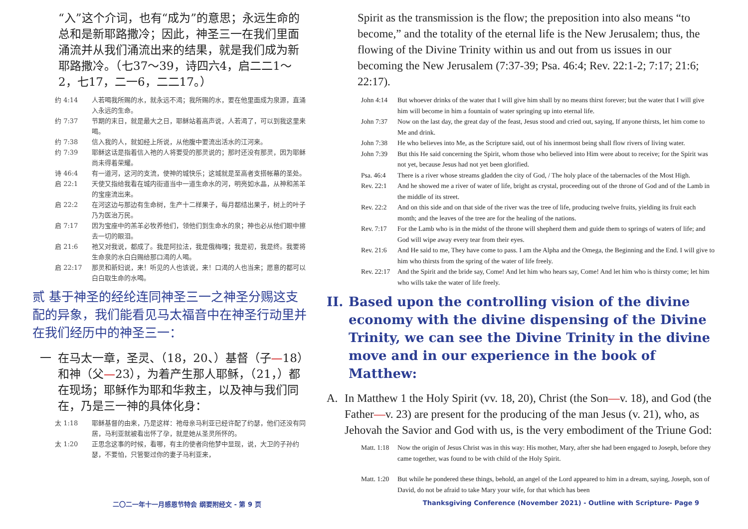“入”这个介词，也有“成为”的意思；永远生命的总和是新耶路撒冷；因此，神圣三一在我们里面涌流并从我们涌流出来的结果，就是我们成为新耶路撒冷。（七37～39，诗四六4，启二二1～2，七17，二一6，二二17。）
约 4:14 人若喝我所赐的水，就永远不渴；我所赐的水，要在他里面成为泉源，直涌入永远的生命。
约 7:37 节期的末日，就是最大之日，耶稣站着高声说，人若渴了，可以到我这里来喝。
约 7:38 信入我的人，就如经上所说，从他腹中要流出活水的江河来。
约 7:39 耶稣这话是指着信入祂的人将要受的那灵说的；那时还没有那灵，因为耶稣尚未得着荣耀。
诗 46:4 有一道河，这河的支流，使神的城快乐；这城就是至高者支搭帐幕的圣处。
启 22:1 天使又指给我看在城内街道当中一道生命水的河，明亮如水晶，从神和羔羊的宝座流出来。
启 22:2 在河这边与那边有生命树，生产十二样果子，每月都结出果子，树上的叶子乃为医治万民。
启 7:17 因为宝座中的羔羊必牧养他们，领他们到生命水的泉；神也必从他们眼中擦去一切的眼泪。
启 21:6 祂又对我说，都成了。我是阿拉法，我是俄梅嘎；我是初，我是终。我要将生命泉的水白白赐给那口渴的人喝。
启 22:17 那灵和新妇说，来！听见的人也该说，来！口渴的人也当来；愿意的都可以白白取生命的水喝。
贰 基于神圣的经纶连同神圣三一之神圣分赐这支配的异象，我们能看见马太福音中在神圣行动里并在我们经历中的神圣三一：
一 在马太一章，圣灵、（18，20、）基督（子—18）和神（父—23），为着产生那人耶稣，（21，）都在现场；耶稣作为耶和华救主，以及神与我们同在，乃是三一神的具体化身：
太 1:18 耶稣基督的由来，乃是这样：祂母亲马利亚已经许配了约瑟，他们还没有同居，马利亚就被看出怀了孕，就是她从圣灵所怀的。
太 1:20 正思念这事的时候，看哪，有主的使者向他梦中显现，说，大卫的子孙约瑟，不要怕，只管娶过你的妻子马利亚来，
Spirit as the transmission is the flow; the preposition into also means “to become,” and the totality of the eternal life is the New Jerusalem; thus, the flowing of the Divine Trinity within us and out from us issues in our becoming the New Jerusalem (7:37-39; Psa. 46:4; Rev. 22:1-2; 7:17; 21:6; 22:17).
John 4:14 But whoever drinks of the water that I will give him shall by no means thirst forever; but the water that I will give him will become in him a fountain of water springing up into eternal life.
John 7:37 Now on the last day, the great day of the feast, Jesus stood and cried out, saying, If anyone thirsts, let him come to Me and drink.
John 7:38 He who believes into Me, as the Scripture said, out of his innermost being shall flow rivers of living water.
John 7:39 But this He said concerning the Spirit, whom those who believed into Him were about to receive; for the Spirit was not yet, because Jesus had not yet been glorified.
Psa. 46:4 There is a river whose streams gladden the city of God, / The holy place of the tabernacles of the Most High.
Rev. 22:1 And he showed me a river of water of life, bright as crystal, proceeding out of the throne of God and of the Lamb in the middle of its street.
Rev. 22:2 And on this side and on that side of the river was the tree of life, producing twelve fruits, yielding its fruit each month; and the leaves of the tree are for the healing of the nations.
Rev. 7:17 For the Lamb who is in the midst of the throne will shepherd them and guide them to springs of waters of life; and God will wipe away every tear from their eyes.
Rev. 21:6 And He said to me, They have come to pass. I am the Alpha and the Omega, the Beginning and the End. I will give to him who thirsts from the spring of the water of life freely.
Rev. 22:17 And the Spirit and the bride say, Come! And let him who hears say, Come! And let him who is thirsty come; let him who wills take the water of life freely.
II. Based upon the controlling vision of the divine economy with the divine dispensing of the Divine Trinity, we can see the Divine Trinity in the divine move and in our experience in the book of Matthew:
A. In Matthew 1 the Holy Spirit (vv. 18, 20), Christ (the Son—v. 18), and God (the Father—v. 23) are present for the producing of the man Jesus (v. 21), who, as Jehovah the Savior and God with us, is the very embodiment of the Triune God:
Matt. 1:18 Now the origin of Jesus Christ was in this way: His mother, Mary, after she had been engaged to Joseph, before they came together, was found to be with child of the Holy Spirit.
Matt. 1:20 But while he pondered these things, behold, an angel of the Lord appeared to him in a dream, saying, Joseph, son of David, do not be afraid to take Mary your wife, for that which has been
二〇二一年十一月感恩节特会 纲要附经文 - 第 9 页
Thanksgiving Conference (November 2021) - Outline with Scripture- Page 9